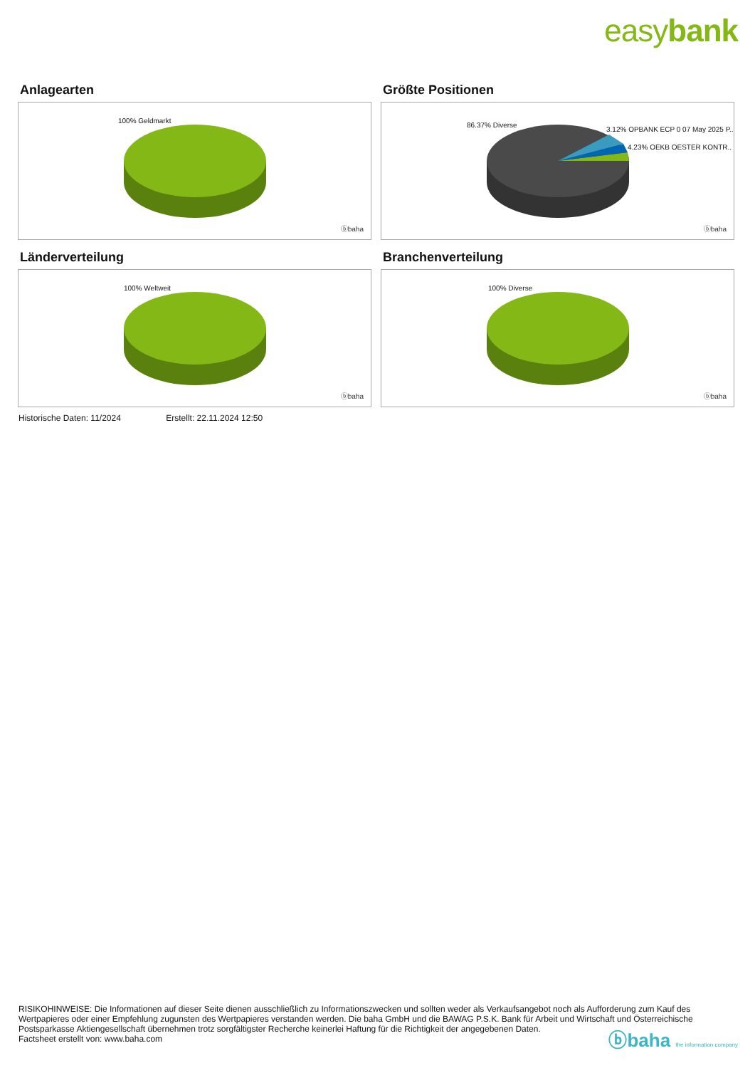easybank
Anlagearten
100% Geldmarkt
ⓑbaha
Größte Positionen
86.37% Diverse
3.12% OPBANK ECP 0 07 May 2025 P..
4.23% OEKB OESTER KONTR..
ⓑbaha
Länderverteilung
100% Weltweit
ⓑbaha
Branchenverteilung
100% Diverse
ⓑbaha
Historische Daten: 11/2024 Erstellt: 22.11.2024 12:50
RISIKOHINWEISE: Die Informationen auf dieser Seite dienen ausschließlich zu Informationszwecken und sollten weder als Verkaufsangebot noch als Aufforderung zum Kauf des Wertpapieres oder einer Empfehlung zugunsten des Wertpapieres verstanden werden. Die baha GmbH und die BAWAG P.S.K. Bank für Arbeit und Wirtschaft und Österreichische Postsparkasse Aktiengesellschaft übernehmen trotz sorgfältigster Recherche keinerlei Haftung für die Richtigkeit der angegebenen Daten.
Factsheet erstellt von: www.baha.com
ⓑbaha the information company